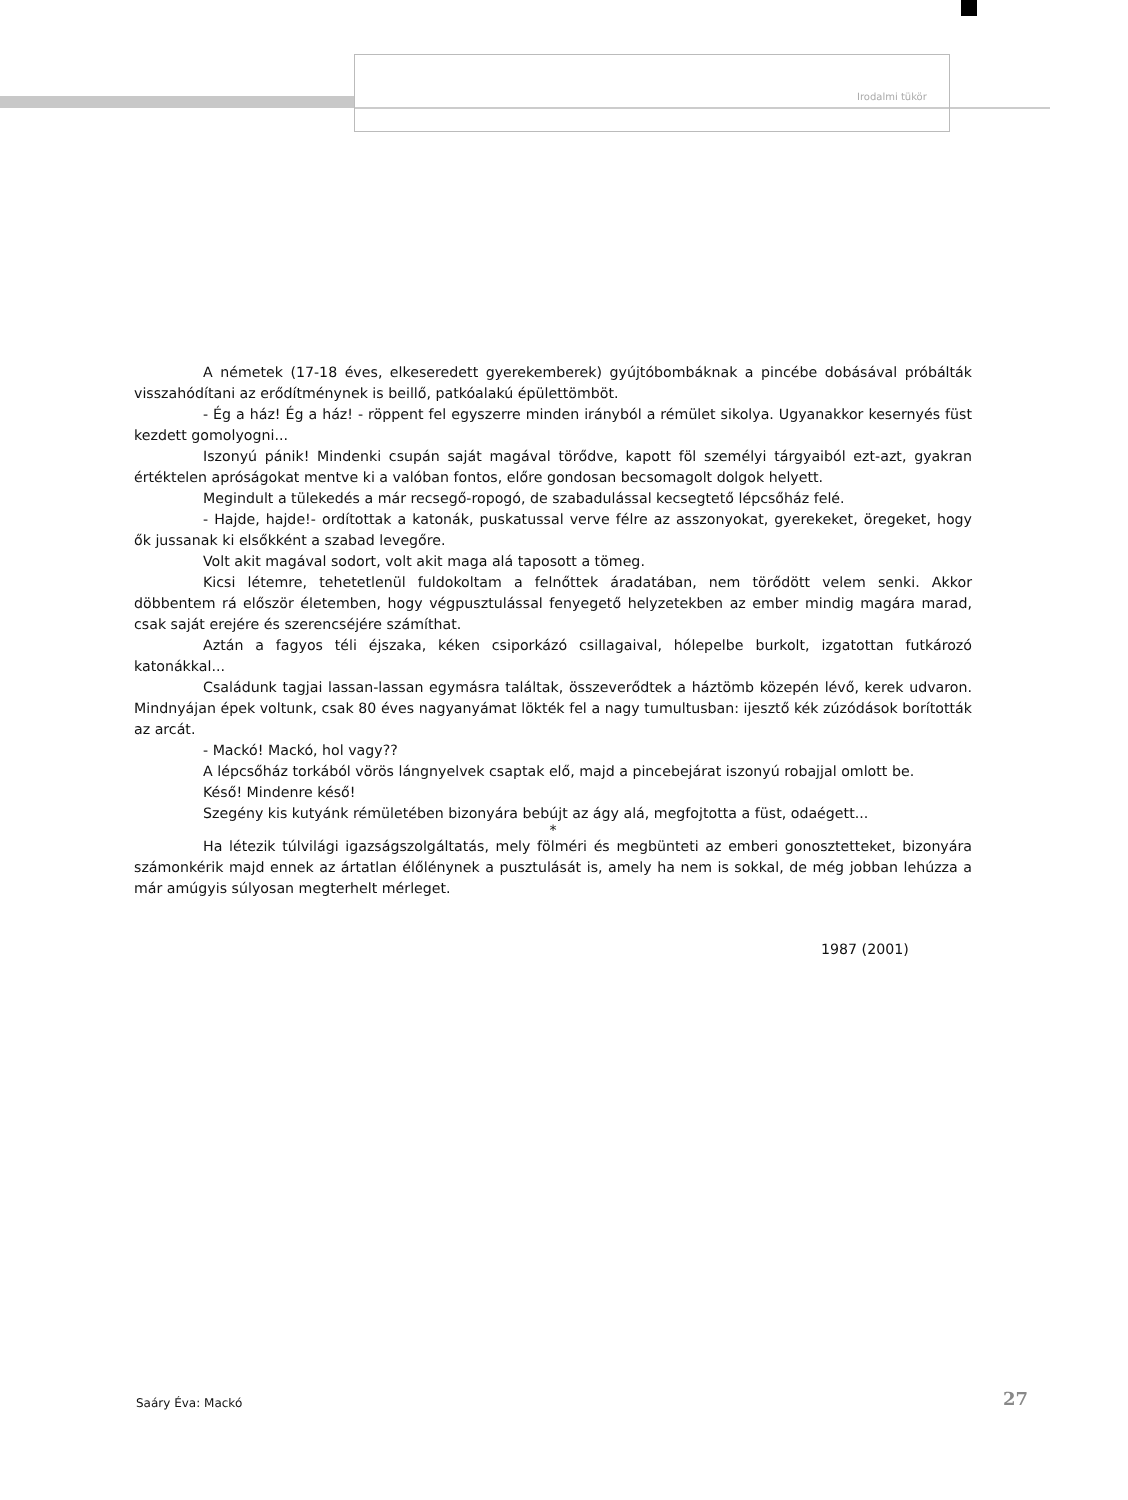Irodalmi tükör
A németek (17-18 éves, elkeseredett gyerekemberek) gyújtóbombáknak a pincébe dobásával próbálták visszahódítani az erődítménynek is beillő, patkóalakú épülettömböt.
- Ég a ház! Ég a ház! - röppent fel egyszerre minden irányból a rémület sikolya. Ugyanakkor kesernyés füst kezdett gomolyogni...
Iszonyú pánik! Mindenki csupán saját magával törődve, kapott föl személyi tárgyaiból ezt-azt, gyakran értéktelen apróságokat mentve ki a valóban fontos, előre gondosan becsomagolt dolgok helyett.
Megindult a tülekedés a már recsegő-ropogó, de szabadulással kecsegtető lépcsőház felé.
- Hajde, hajde!- ordítottak a katonák, puskatussal verve félre az asszonyokat, gyerekeket, öregeket, hogy ők jussanak ki elsőkként a szabad levegőre.
Volt akit magával sodort, volt akit maga alá taposott a tömeg.
Kicsi létemre, tehetetlenül fuldokoltam a felnőttek áradatában, nem törődött velem senki. Akkor döbbentem rá először életemben, hogy végpusztulással fenyegető helyzetekben az ember mindig magára marad, csak saját erejére és szerencséjére számíthat.
Aztán a fagyos téli éjszaka, kéken csiporkázó csillagaival, hólepelbe burkolt, izgatottan futkározó katonákkal...
Családunk tagjai lassan-lassan egymásra találtak, összeverődtek a háztömb közepén lévő, kerek udvaron. Mindnyájan épek voltunk, csak 80 éves nagyanyámat lökték fel a nagy tumultusban: ijesztő kék zúzódások borították az arcát.
- Mackó! Mackó, hol vagy??
A lépcsőház torkából vörös lángnyelvek csaptak elő, majd a pincebejárat iszonyú robajjal omlott be.
Késő! Mindenre késő!
Szegény kis kutyánk rémületében bizonyára bebújt az ágy alá, megfojtotta a füst, odaégett...
*
Ha létezik túlvilági igazságszolgáltatás, mely fölméri és megbünteti az emberi gonosztetteket, bizonyára számonkérik majd ennek az ártatlan élőlénynek a pusztulását is, amely ha nem is sokkal, de még jobban lehúzza a már amúgyis súlyosan megterhelt mérleget.
1987 (2001)
Saáry Éva: Mackó 27